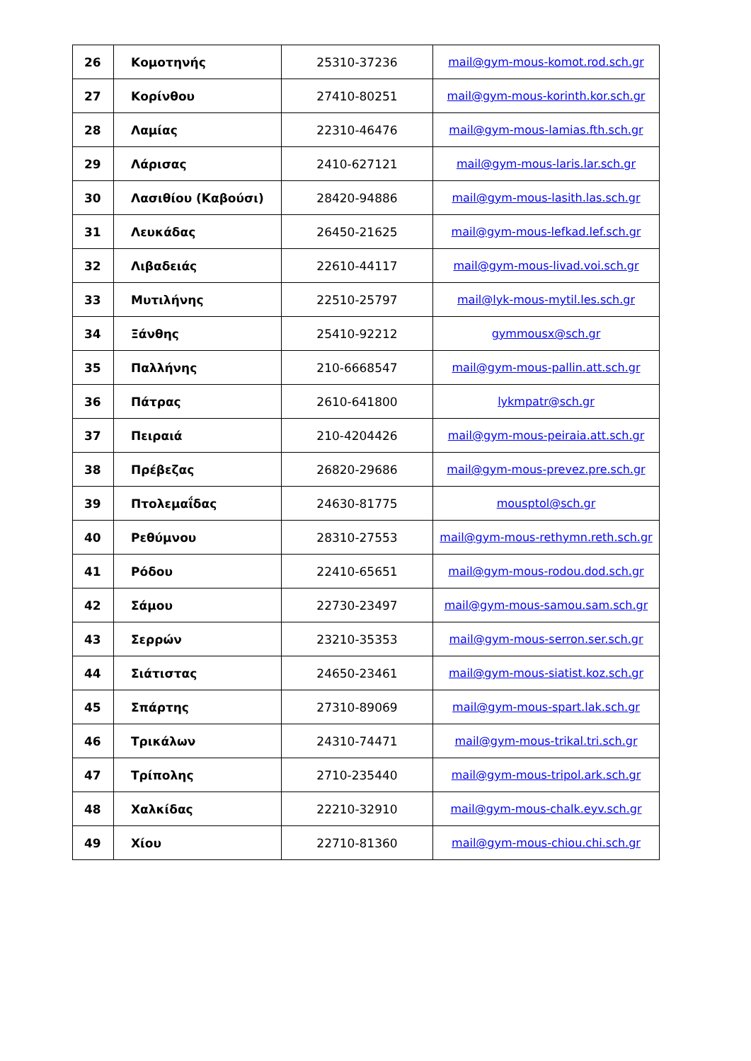| 26 | Κομοτηνής | 25310-37236 | mail@gym-mous-komot.rod.sch.gr |
| 27 | Κορίνθου | 27410-80251 | mail@gym-mous-korinth.kor.sch.gr |
| 28 | Λαμίας | 22310-46476 | mail@gym-mous-lamias.fth.sch.gr |
| 29 | Λάρισας | 2410-627121 | mail@gym-mous-laris.lar.sch.gr |
| 30 | Λασιθίου (Καβούσι) | 28420-94886 | mail@gym-mous-lasith.las.sch.gr |
| 31 | Λευκάδας | 26450-21625 | mail@gym-mous-lefkad.lef.sch.gr |
| 32 | Λιβαδειάς | 22610-44117 | mail@gym-mous-livad.voi.sch.gr |
| 33 | Μυτιλήνης | 22510-25797 | mail@lyk-mous-mytil.les.sch.gr |
| 34 | Ξάνθης | 25410-92212 | gymmousx@sch.gr |
| 35 | Παλλήνης | 210-6668547 | mail@gym-mous-pallin.att.sch.gr |
| 36 | Πάτρας | 2610-641800 | lykmpatr@sch.gr |
| 37 | Πειραιά | 210-4204426 | mail@gym-mous-peiraia.att.sch.gr |
| 38 | Πρέβεζας | 26820-29686 | mail@gym-mous-prevez.pre.sch.gr |
| 39 | Πτολεμαΐδας | 24630-81775 | mousptol@sch.gr |
| 40 | Ρεθύμνου | 28310-27553 | mail@gym-mous-rethymn.reth.sch.gr |
| 41 | Ρόδου | 22410-65651 | mail@gym-mous-rodou.dod.sch.gr |
| 42 | Σάμου | 22730-23497 | mail@gym-mous-samou.sam.sch.gr |
| 43 | Σερρών | 23210-35353 | mail@gym-mous-serron.ser.sch.gr |
| 44 | Σιάτιστας | 24650-23461 | mail@gym-mous-siatist.koz.sch.gr |
| 45 | Σπάρτης | 27310-89069 | mail@gym-mous-spart.lak.sch.gr |
| 46 | Τρικάλων | 24310-74471 | mail@gym-mous-trikal.tri.sch.gr |
| 47 | Τρίπολης | 2710-235440 | mail@gym-mous-tripol.ark.sch.gr |
| 48 | Χαλκίδας | 22210-32910 | mail@gym-mous-chalk.eyv.sch.gr |
| 49 | Χίου | 22710-81360 | mail@gym-mous-chiou.chi.sch.gr |